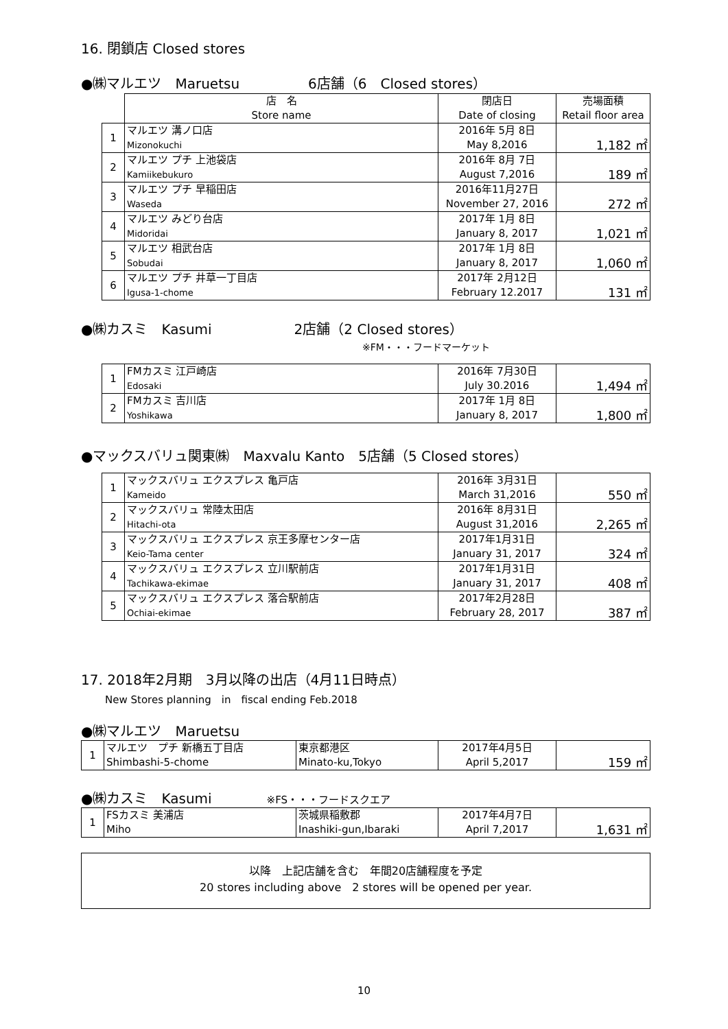16. 閉鎖店 Closed stores
●㈱マルエツ　Maruetsu　　　　　6店舗（6　Closed stores）
| | 店 名 Store name | 閉店日 Date of closing | 売場面積 Retail floor area |
| --- | --- | --- | --- |
| 1 | マルエツ 溝ノ口店 Mizonokuchi | 2016年 5月 8日 May 8,2016 | 1,182 ㎡ |
| 2 | マルエツ プチ 上池袋店 Kamiikebukuro | 2016年 8月 7日 August 7,2016 | 189 ㎡ |
| 3 | マルエツ プチ 早稲田店 Waseda | 2016年11月27日 November 27, 2016 | 272 ㎡ |
| 4 | マルエツ みどり台店 Midoridai | 2017年 1月 8日 January 8, 2017 | 1,021 ㎡ |
| 5 | マルエツ 相武台店 Sobudai | 2017年 1月 8日 January 8, 2017 | 1,060 ㎡ |
| 6 | マルエツ プチ 井草一丁目店 Igusa-1-chome | 2017年 2月12日 February 12.2017 | 131 ㎡ |
●㈱カスミ　Kasumi　　　　　　2店舗（2 Closed stores）
※FM・・・フードマーケット
| 1 | FMカスミ 江戸崎店 Edosaki | 2016年 7月30日 July 30.2016 | 1,494 ㎡ |
| 2 | FMカスミ 吉川店 Yoshikawa | 2017年 1月 8日 January 8, 2017 | 1,800 ㎡ |
●マックスバリュ関東㈱　Maxvalu Kanto　5店舗（5 Closed stores）
| 1 | マックスバリュ エクスプレス 亀戸店 Kameido | 2016年 3月31日 March 31,2016 | 550 ㎡ |
| 2 | マックスバリュ 常陸太田店 Hitachi-ota | 2016年 8月31日 August 31,2016 | 2,265 ㎡ |
| 3 | マックスバリュ エクスプレス 京王多摩センター店 Keio-Tama center | 2017年1月31日 January 31, 2017 | 324 ㎡ |
| 4 | マックスバリュ エクスプレス 立川駅前店 Tachikawa-ekimae | 2017年1月31日 January 31, 2017 | 408 ㎡ |
| 5 | マックスバリュ エクスプレス 落合駅前店 Ochiai-ekimae | 2017年2月28日 February 28, 2017 | 387 ㎡ |
17. 2018年2月期　3月以降の出店（4月11日時点）
New Stores planning　in　fiscal ending Feb.2018
●㈱マルエツ　Maruetsu
| 1 | マルエツ プチ 新橋五丁目店 Shimbashi-5-chome | 東京都港区 Minato-ku,Tokyo | 2017年4月5日 April 5,2017 | 159 ㎡ |
●㈱カスミ　Kasumi　　　　※FS・・・フードスクエア
| 1 | FSカスミ 美浦店 Miho | 茨城県稲敷郡 Inashiki-gun,Ibaraki | 2017年4月7日 April 7,2017 | 1,631 ㎡ |
以降　上記店舗を含む　年間20店舗程度を予定
20 stores including above　2 stores will be opened per year.
10